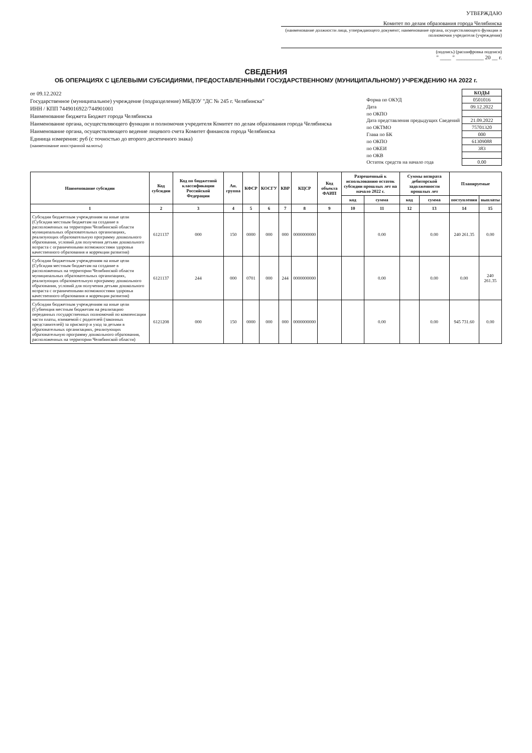УТВЕРЖДАЮ
Комитет по делам образования города Челябинска
(наименование должности лица, утверждающего документ; наименование органа, осуществляющего функции и полномочия учредителя (учреждения)
(подпись) (расшифровка подписи)
" ____ " __________ 20 __ г.
СВЕДЕНИЯ
ОБ ОПЕРАЦИЯХ С ЦЕЛЕВЫМИ СУБСИДИЯМИ, ПРЕДОСТАВЛЕННЫМИ ГОСУДАРСТВЕННОМУ (МУНИЦИПАЛЬНОМУ) УЧРЕЖДЕНИЮ НА 2022 г.
от 09.12.2022
Государственное (муниципальное) учреждение (подразделение) МБДОУ "ДС № 245 г. Челябинска"
ИНН / КПП 7449016922/744901001
Наименование бюджета Бюджет города Челябинска
Наименование органа, осуществляющего функции и полномочия учредителя Комитет по делам образования города Челябинска
Наименование органа, осуществляющего ведение лицевого счета Комитет финансов города Челябинска
Единица измерения: руб (с точностью до второго десятичного знака)
(наименование иностранной валюты)
| | КОДЫ |
| Форма по ОКУД | 0501016 |
| Дата | 09.12.2022 |
| по ОКПО | |
| Дата представления предыдущих Сведений | 21.09.2022 |
| по ОКТМО | 75701320 |
| Глава по БК | 000 |
| по ОКПО | 61309088 |
| по ОКЕИ | 383 |
| по ОКВ | |
| Остаток средств на начало года | 0.00 |
| Наименование субсидии | Код субсидии | Код по бюджетной классификации Российской Федерации | Ан. группа | КФСР | КОСГУ | КВР | КЦСР | Код объекта ФАИП | Разрешенный к использованию остаток субсидии прошлых лет на начало 2022 г. | | Суммы возврата дебиторской задолженности прошлых лет | | Планируемые | |
| --- | --- | --- | --- | --- | --- | --- | --- | --- | --- | --- | --- | --- | --- | --- |
| | | | | | | | | | код | сумма | код | сумма | поступления | выплаты |
| 1 | 2 | 3 | 4 | 5 | 6 | 7 | 8 | 9 | 10 | 11 | 12 | 13 | 14 | 15 |
| Субсидии бюджетным учреждениям на иные цели (Субсидия местным бюджетам на создание в расположенных на территории Челябинской области муниципальных образовательных организациях, реализующих образовательную программу дошкольного образования, условий для получения детьми дошкольного возраста с ограниченными возможностями здоровья качественного образования и коррекции развития) | 6121137 | 000 | 150 | 0000 | 000 | 000 | 0000000000 | | | 0.00 | | 0.00 | 240 261.35 | 0.00 |
| Субсидии бюджетным учреждениям на иные цели (Субсидия местным бюджетам на создание в расположенных на территории Челябинской области муниципальных образовательных организациях, реализующих образовательную программу дошкольного образования, условий для получения детьми дошкольного возраста с ограниченными возможностями здоровья качественного образования и коррекции развития) | 6121137 | 244 | 000 | 0701 | 000 | 244 | 0000000000 | | | 0.00 | | 0.00 | 0.00 | 240 261.35 |
| Субсидии бюджетным учреждениям на иные цели (Субвенция местным бюджетам на реализацию переданных государственных полномочий по компенсации части платы, взимаемой с родителей (законных представителей) за присмотр и уход за детьми в образовательных организациях, реализующих образовательную программу дошкольного образования, расположенных на территории Челябинской области) | 6121208 | 000 | 150 | 0000 | 000 | 000 | 0000000000 | | | 0.00 | | 0.00 | 945 731.60 | 0.00 |